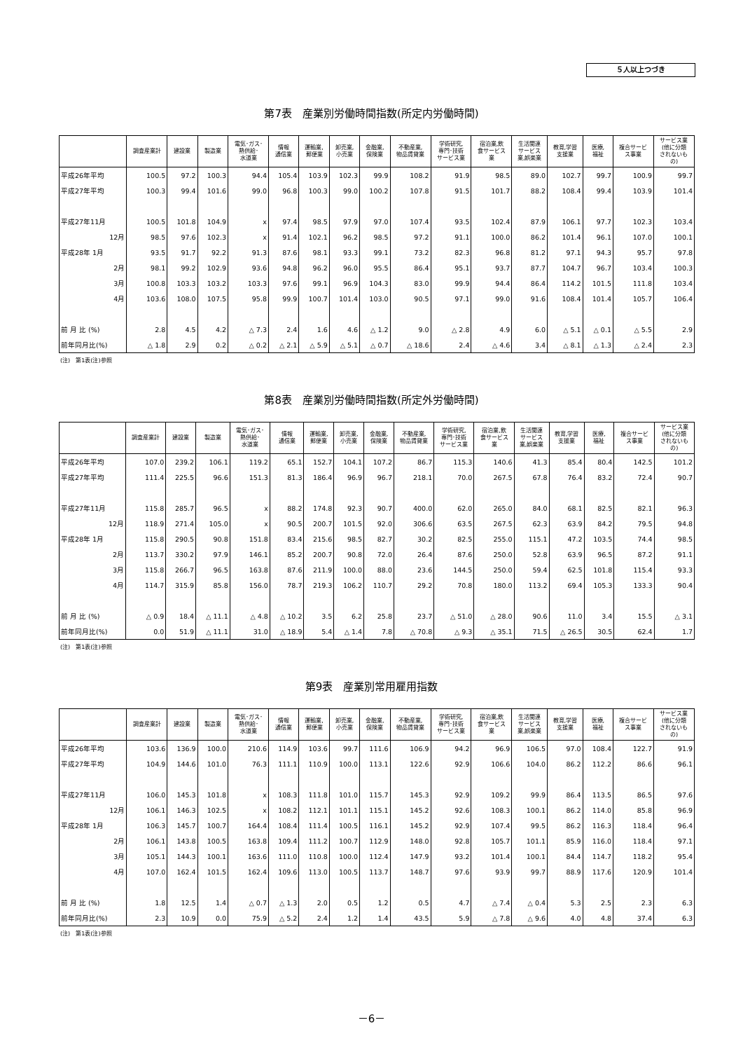５人以上つづき
第7表　産業別労働時間指数(所定内労働時間)
| | 調査産業計 | 建設業 | 製造業 | 電気･ガス･ 熱供給･ 水道業 | 情報 通信業 | 運輸業, 郵便業 | 卸売業, 小売業 | 金融業, 保険業 | 不動産業, 物品賃貸業 | 学術研究, 専門･技術 サービス業 | 宿泊業,飲 食サービス 業 | 生活関連 サービス 業,娯楽業 | 教育,学習 支援業 | 医療, 福祉 | 複合サービ ス事業 | サービス業 (他に分類 されないも の) |
| --- | --- | --- | --- | --- | --- | --- | --- | --- | --- | --- | --- | --- | --- | --- | --- | --- |
| 平成26年平均 | 100.5 | 97.2 | 100.3 | 94.4 | 105.4 | 103.9 | 102.3 | 99.9 | 108.2 | 91.9 | 98.5 | 89.0 | 102.7 | 99.7 | 100.9 | 99.7 |
| 平成27年平均 | 100.3 | 99.4 | 101.6 | 99.0 | 96.8 | 100.3 | 99.0 | 100.2 | 107.8 | 91.5 | 101.7 | 88.2 | 108.4 | 99.4 | 103.9 | 101.4 |
| 平成27年11月 | 100.5 | 101.8 | 104.9 | x | 97.4 | 98.5 | 97.9 | 97.0 | 107.4 | 93.5 | 102.4 | 87.9 | 106.1 | 97.7 | 102.3 | 103.4 |
| 12月 | 98.5 | 97.6 | 102.3 | x | 91.4 | 102.1 | 96.2 | 98.5 | 97.2 | 91.1 | 100.0 | 86.2 | 101.4 | 96.1 | 107.0 | 100.1 |
| 平成28年 1月 | 93.5 | 91.7 | 92.2 | 91.3 | 87.6 | 98.1 | 93.3 | 99.1 | 73.2 | 82.3 | 96.8 | 81.2 | 97.1 | 94.3 | 95.7 | 97.8 |
| 2月 | 98.1 | 99.2 | 102.9 | 93.6 | 94.8 | 96.2 | 96.0 | 95.5 | 86.4 | 95.1 | 93.7 | 87.7 | 104.7 | 96.7 | 103.4 | 100.3 |
| 3月 | 100.8 | 103.3 | 103.2 | 103.3 | 97.6 | 99.1 | 96.9 | 104.3 | 83.0 | 99.9 | 94.4 | 86.4 | 114.2 | 101.5 | 111.8 | 103.4 |
| 4月 | 103.6 | 108.0 | 107.5 | 95.8 | 99.9 | 100.7 | 101.4 | 103.0 | 90.5 | 97.1 | 99.0 | 91.6 | 108.4 | 101.4 | 105.7 | 106.4 |
| 前 月 比 (%) | 2.8 | 4.5 | 4.2 | △ 7.3 | 2.4 | 1.6 | 4.6 | △ 1.2 | 9.0 | △ 2.8 | 4.9 | 6.0 | △ 5.1 | △ 0.1 | △ 5.5 | 2.9 |
| 前年同月比(%) | △ 1.8 | 2.9 | 0.2 | △ 0.2 | △ 2.1 | △ 5.9 | △ 5.1 | △ 0.7 | △ 18.6 | 2.4 | △ 4.6 | 3.4 | △ 8.1 | △ 1.3 | △ 2.4 | 2.3 |
(注)　第1表(注)参照
第8表　産業別労働時間指数(所定外労働時間)
| | 調査産業計 | 建設業 | 製造業 | 電気･ガス･ 熱供給･ 水道業 | 情報 通信業 | 運輸業, 郵便業 | 卸売業, 小売業 | 金融業, 保険業 | 不動産業, 物品賃貸業 | 学術研究, 専門･技術 サービス業 | 宿泊業,飲 食サービス 業 | 生活関連 サービス 業,娯楽業 | 教育,学習 支援業 | 医療, 福祉 | 複合サービ ス事業 | サービス業 (他に分類 されないも の) |
| --- | --- | --- | --- | --- | --- | --- | --- | --- | --- | --- | --- | --- | --- | --- | --- | --- |
| 平成26年平均 | 107.0 | 239.2 | 106.1 | 119.2 | 65.1 | 152.7 | 104.1 | 107.2 | 86.7 | 115.3 | 140.6 | 41.3 | 85.4 | 80.4 | 142.5 | 101.2 |
| 平成27年平均 | 111.4 | 225.5 | 96.6 | 151.3 | 81.3 | 186.4 | 96.9 | 96.7 | 218.1 | 70.0 | 267.5 | 67.8 | 76.4 | 83.2 | 72.4 | 90.7 |
| 平成27年11月 | 115.8 | 285.7 | 96.5 | x | 88.2 | 174.8 | 92.3 | 90.7 | 400.0 | 62.0 | 265.0 | 84.0 | 68.1 | 82.5 | 82.1 | 96.3 |
| 12月 | 118.9 | 271.4 | 105.0 | x | 90.5 | 200.7 | 101.5 | 92.0 | 306.6 | 63.5 | 267.5 | 62.3 | 63.9 | 84.2 | 79.5 | 94.8 |
| 平成28年 1月 | 115.8 | 290.5 | 90.8 | 151.8 | 83.4 | 215.6 | 98.5 | 82.7 | 30.2 | 82.5 | 255.0 | 115.1 | 47.2 | 103.5 | 74.4 | 98.5 |
| 2月 | 113.7 | 330.2 | 97.9 | 146.1 | 85.2 | 200.7 | 90.8 | 72.0 | 26.4 | 87.6 | 250.0 | 52.8 | 63.9 | 96.5 | 87.2 | 91.1 |
| 3月 | 115.8 | 266.7 | 96.5 | 163.8 | 87.6 | 211.9 | 100.0 | 88.0 | 23.6 | 144.5 | 250.0 | 59.4 | 62.5 | 101.8 | 115.4 | 93.3 |
| 4月 | 114.7 | 315.9 | 85.8 | 156.0 | 78.7 | 219.3 | 106.2 | 110.7 | 29.2 | 70.8 | 180.0 | 113.2 | 69.4 | 105.3 | 133.3 | 90.4 |
| 前 月 比 (%) | △ 0.9 | 18.4 | △ 11.1 | △ 4.8 | △ 10.2 | 3.5 | 6.2 | 25.8 | 23.7 | △ 51.0 | △ 28.0 | 90.6 | 11.0 | 3.4 | 15.5 | △ 3.1 |
| 前年同月比(%) | 0.0 | 51.9 | △ 11.1 | 31.0 | △ 18.9 | 5.4 | △ 1.4 | 7.8 | △ 70.8 | △ 9.3 | △ 35.1 | 71.5 | △ 26.5 | 30.5 | 62.4 | 1.7 |
(注)　第1表(注)参照
第9表　産業別常用雇用指数
| | 調査産業計 | 建設業 | 製造業 | 電気･ガス･ 熱供給･ 水道業 | 情報 通信業 | 運輸業, 郵便業 | 卸売業, 小売業 | 金融業, 保険業 | 不動産業, 物品賃貸業 | 学術研究, 専門･技術 サービス業 | 宿泊業,飲 食サービス 業 | 生活関連 サービス 業,娯楽業 | 教育,学習 支援業 | 医療, 福祉 | 複合サービ ス事業 | サービス業 (他に分類 されないも の) |
| --- | --- | --- | --- | --- | --- | --- | --- | --- | --- | --- | --- | --- | --- | --- | --- | --- |
| 平成26年平均 | 103.6 | 136.9 | 100.0 | 210.6 | 114.9 | 103.6 | 99.7 | 111.6 | 106.9 | 94.2 | 96.9 | 106.5 | 97.0 | 108.4 | 122.7 | 91.9 |
| 平成27年平均 | 104.9 | 144.6 | 101.0 | 76.3 | 111.1 | 110.9 | 100.0 | 113.1 | 122.6 | 92.9 | 106.6 | 104.0 | 86.2 | 112.2 | 86.6 | 96.1 |
| 平成27年11月 | 106.0 | 145.3 | 101.8 | x | 108.3 | 111.8 | 101.0 | 115.7 | 145.3 | 92.9 | 109.2 | 99.9 | 86.4 | 113.5 | 86.5 | 97.6 |
| 12月 | 106.1 | 146.3 | 102.5 | x | 108.2 | 112.1 | 101.1 | 115.1 | 145.2 | 92.6 | 108.3 | 100.1 | 86.2 | 114.0 | 85.8 | 96.9 |
| 平成28年 1月 | 106.3 | 145.7 | 100.7 | 164.4 | 108.4 | 111.4 | 100.5 | 116.1 | 145.2 | 92.9 | 107.4 | 99.5 | 86.2 | 116.3 | 118.4 | 96.4 |
| 2月 | 106.1 | 143.8 | 100.5 | 163.8 | 109.4 | 111.2 | 100.7 | 112.9 | 148.0 | 92.8 | 105.7 | 101.1 | 85.9 | 116.0 | 118.4 | 97.1 |
| 3月 | 105.1 | 144.3 | 100.1 | 163.6 | 111.0 | 110.8 | 100.0 | 112.4 | 147.9 | 93.2 | 101.4 | 100.1 | 84.4 | 114.7 | 118.2 | 95.4 |
| 4月 | 107.0 | 162.4 | 101.5 | 162.4 | 109.6 | 113.0 | 100.5 | 113.7 | 148.7 | 97.6 | 93.9 | 99.7 | 88.9 | 117.6 | 120.9 | 101.4 |
| 前 月 比 (%) | 1.8 | 12.5 | 1.4 | △ 0.7 | △ 1.3 | 2.0 | 0.5 | 1.2 | 0.5 | 4.7 | △ 7.4 | △ 0.4 | 5.3 | 2.5 | 2.3 | 6.3 |
| 前年同月比(%) | 2.3 | 10.9 | 0.0 | 75.9 | △ 5.2 | 2.4 | 1.2 | 1.4 | 43.5 | 5.9 | △ 7.8 | △ 9.6 | 4.0 | 4.8 | 37.4 | 6.3 |
(注)　第1表(注)参照
－6－